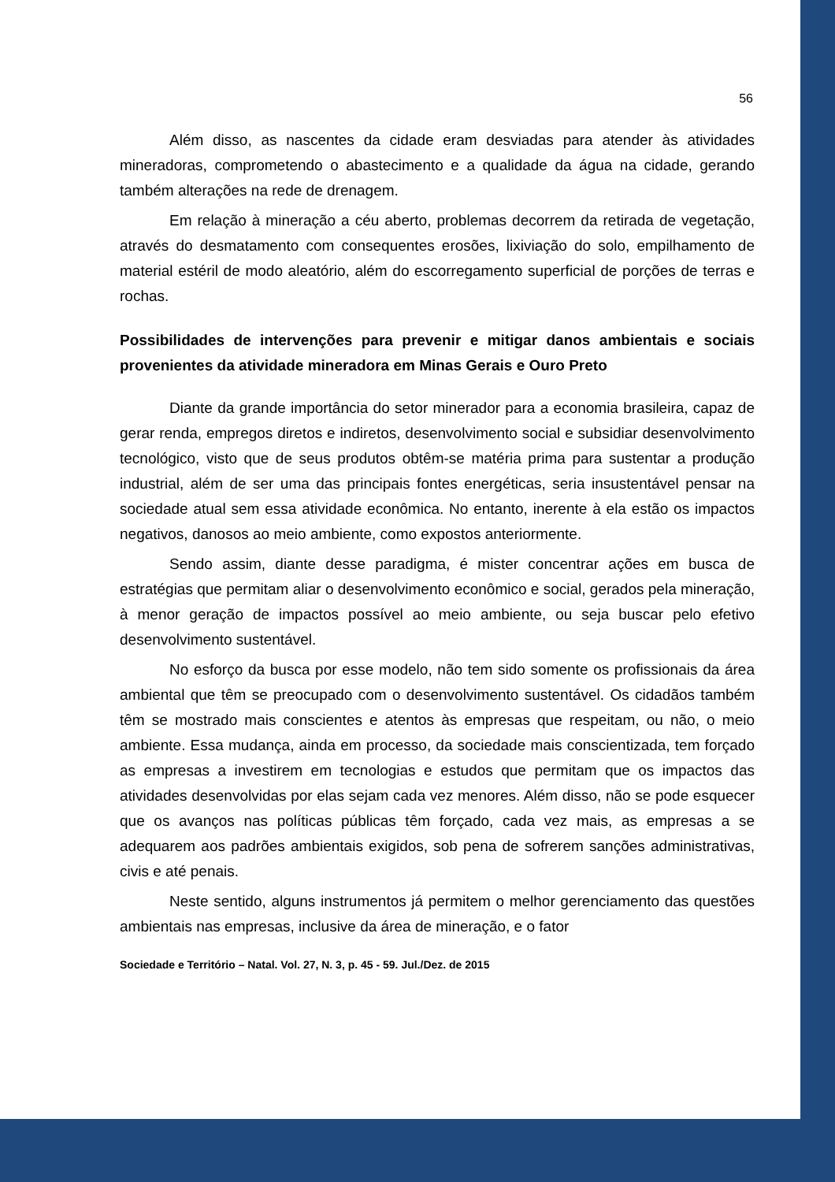56
Além disso, as nascentes da cidade eram desviadas para atender às atividades mineradoras, comprometendo o abastecimento e a qualidade da água na cidade, gerando também alterações na rede de drenagem.
Em relação à mineração a céu aberto, problemas decorrem da retirada de vegetação, através do desmatamento com consequentes erosões, lixiviação do solo, empilhamento de material estéril de modo aleatório, além do escorregamento superficial de porções de terras e rochas.
Possibilidades de intervenções para prevenir e mitigar danos ambientais e sociais provenientes da atividade mineradora em Minas Gerais e Ouro Preto
Diante da grande importância do setor minerador para a economia brasileira, capaz de gerar renda, empregos diretos e indiretos, desenvolvimento social e subsidiar desenvolvimento tecnológico, visto que de seus produtos obtêm-se matéria prima para sustentar a produção industrial, além de ser uma das principais fontes energéticas, seria insustentável pensar na sociedade atual sem essa atividade econômica. No entanto, inerente à ela estão os impactos negativos, danosos ao meio ambiente, como expostos anteriormente.
Sendo assim, diante desse paradigma, é mister concentrar ações em busca de estratégias que permitam aliar o desenvolvimento econômico e social, gerados pela mineração, à menor geração de impactos possível ao meio ambiente, ou seja buscar pelo efetivo desenvolvimento sustentável.
No esforço da busca por esse modelo, não tem sido somente os profissionais da área ambiental que têm se preocupado com o desenvolvimento sustentável. Os cidadãos também têm se mostrado mais conscientes e atentos às empresas que respeitam, ou não, o meio ambiente. Essa mudança, ainda em processo, da sociedade mais conscientizada, tem forçado as empresas a investirem em tecnologias e estudos que permitam que os impactos das atividades desenvolvidas por elas sejam cada vez menores. Além disso, não se pode esquecer que os avanços nas políticas públicas têm forçado, cada vez mais, as empresas a se adequarem aos padrões ambientais exigidos, sob pena de sofrerem sanções administrativas, civis e até penais.
Neste sentido, alguns instrumentos já permitem o melhor gerenciamento das questões ambientais nas empresas, inclusive da área de mineração, e o fator
Sociedade e Território – Natal. Vol. 27, N. 3, p. 45 - 59. Jul./Dez. de 2015